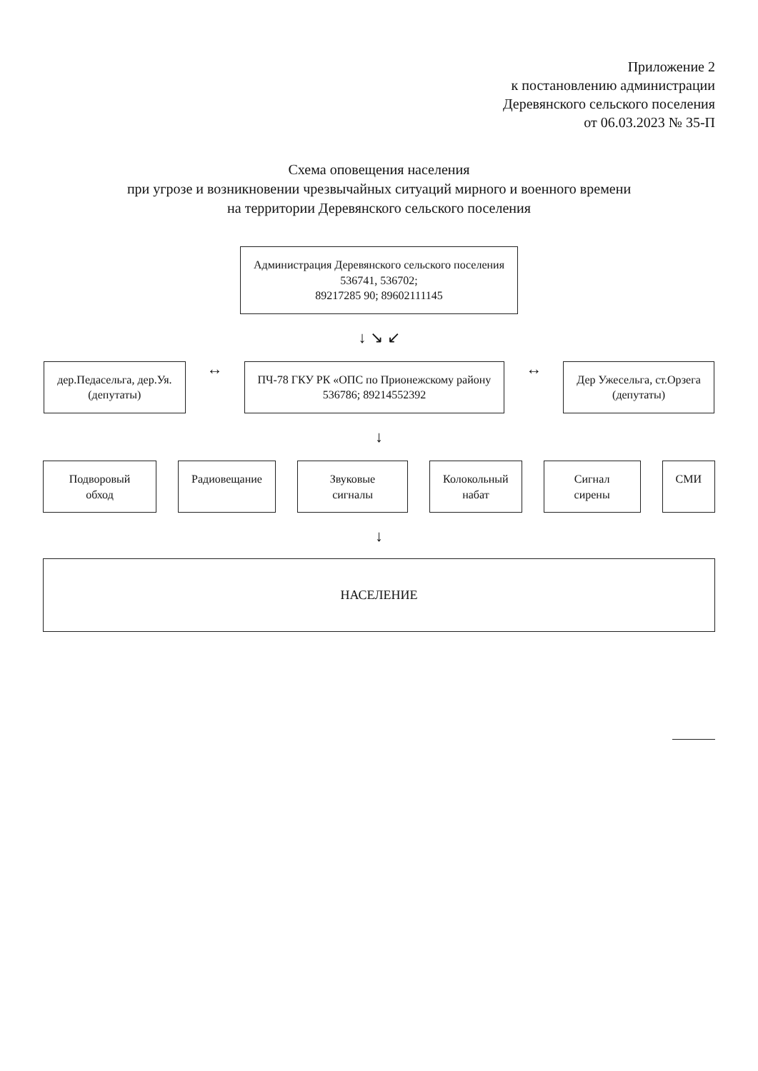Приложение 2
к постановлению администрации
Деревянского сельского поселения
от 06.03.2023 № 35-П
Схема оповещения населения
при угрозе и возникновении чрезвычайных ситуаций мирного и военного времени
на территории Деревянского сельского поселения
Администрация Деревянского сельского поселения
536741, 536702;
89217285 90; 89602111145
↓ ↘ ↙
дер.Педасельга, дер.Уя.
(депутаты)
↔
ПЧ-78 ГКУ РК «ОПС по Прионежскому району
536786; 89214552392
↔
Дер Ужесельга, ст.Орзега
(депутаты)
↓
Подворовый обход Радиовещание Звуковые сигналы Колокольный
набат
Сигнал сирены СМИ
↓
НАСЕЛЕНИЕ